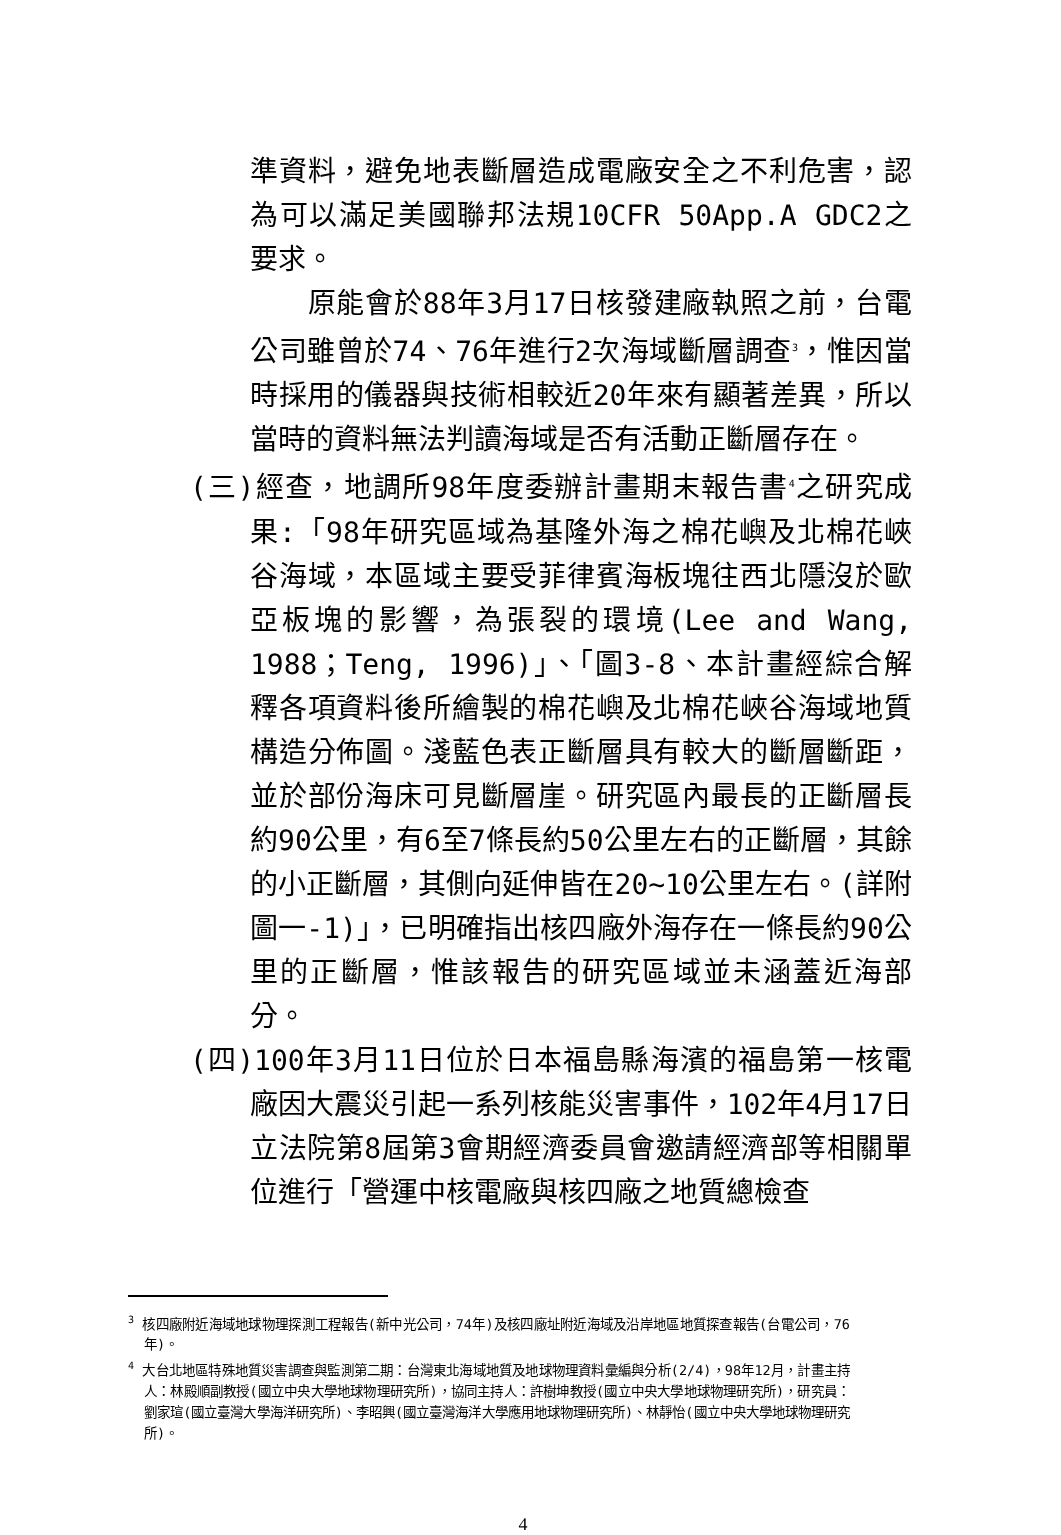準資料，避免地表斷層造成電廠安全之不利危害，認為可以滿足美國聯邦法規10CFR 50App.A GDC2之要求。
　　原能會於88年3月17日核發建廠執照之前，台電公司雖曾於74、76年進行2次海域斷層調查<sup>3</sup>，惟因當時採用的儀器與技術相較近20年來有顯著差異，所以當時的資料無法判讀海域是否有活動正斷層存在。
(三)經查，地調所98年度委辦計畫期末報告書<sup>4</sup>之研究成果:「98年研究區域為基隆外海之棉花嶼及北棉花峽谷海域，本區域主要受菲律賓海板塊往西北隱沒於歐亞板塊的影響，為張裂的環境(Lee and Wang, 1988；Teng, 1996)」、「圖3-8、本計畫經綜合解釋各項資料後所繪製的棉花嶼及北棉花峽谷海域地質構造分佈圖。淺藍色表正斷層具有較大的斷層斷距，並於部份海床可見斷層崖。研究區內最長的正斷層長約90公里，有6至7條長約50公里左右的正斷層，其餘的小正斷層，其側向延伸皆在20~10公里左右。(詳附圖一-1)」，已明確指出核四廠外海存在一條長約90公里的正斷層，惟該報告的研究區域並未涵蓋近海部分。
(四)100年3月11日位於日本福島縣海濱的福島第一核電廠因大震災引起一系列核能災害事件，102年4月17日立法院第8屆第3會期經濟委員會邀請經濟部等相關單位進行「營運中核電廠與核四廠之地質總檢查
<sup>3</sup> 核四廠附近海域地球物理探測工程報告(新中光公司，74年)及核四廠址附近海域及沿岸地區地質探查報告(台電公司，76年)。
<sup>4</sup> 大台北地區特殊地質災害調查與監測第二期：台灣東北海域地質及地球物理資料彙編與分析(2/4)，98年12月，計畫主持人：林殿順副教授(國立中央大學地球物理研究所)，協同主持人：許樹坤教授(國立中央大學地球物理研究所)，研究員：劉家瑄(國立臺灣大學海洋研究所)、李昭興(國立臺灣海洋大學應用地球物理研究所)、林靜怡(國立中央大學地球物理研究所)。
4